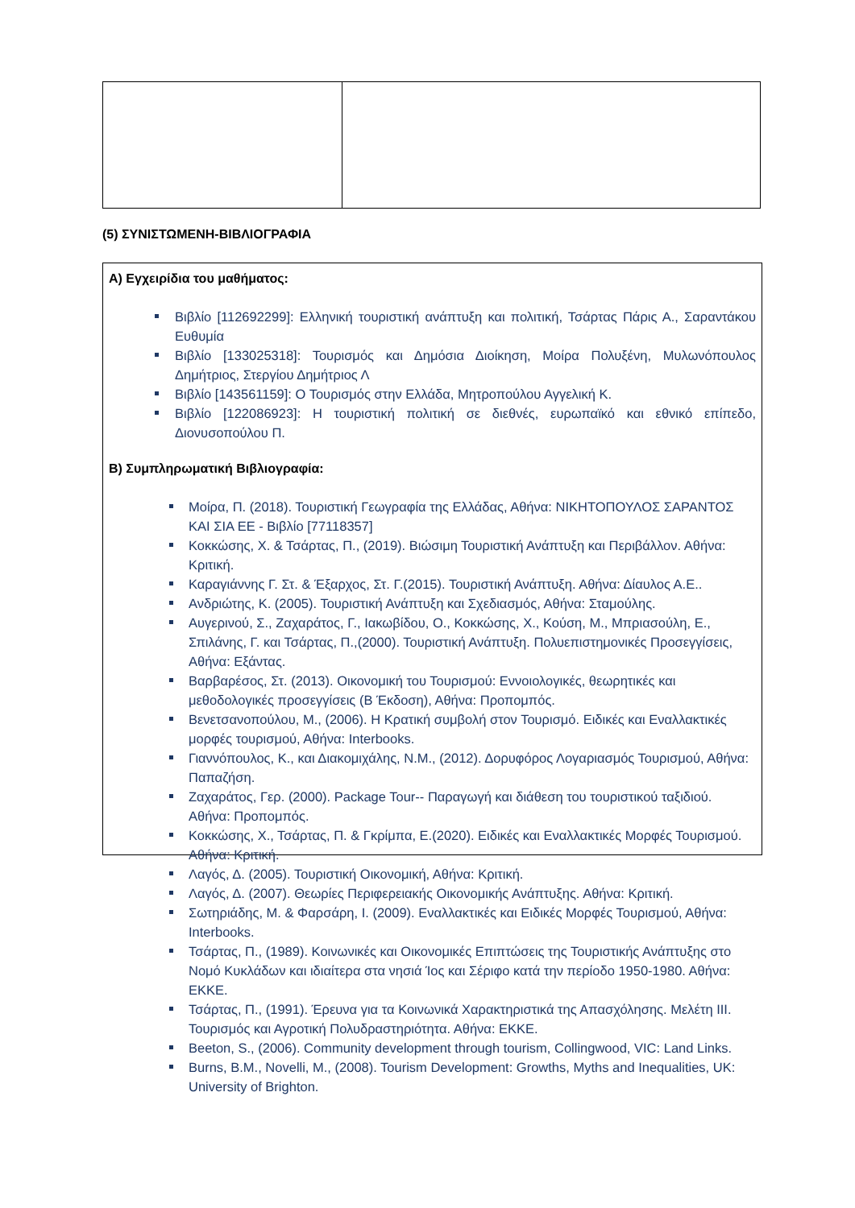(5) ΣΥΝΙΣΤΩΜΕΝΗ-ΒΙΒΛΙΟΓΡΑΦΙΑ
Α) Εγχειρίδια του μαθήματος:
Βιβλίο [112692299]: Ελληνική τουριστική ανάπτυξη και πολιτική, Τσάρτας Πάρις Α., Σαραντάκου Ευθυμία
Βιβλίο [133025318]: Τουρισμός και Δημόσια Διοίκηση, Μοίρα Πολυξένη, Μυλωνόπουλος Δημήτριος, Στεργίου Δημήτριος Λ
Βιβλίο [143561159]: Ο Τουρισμός στην Ελλάδα, Μητροπούλου Αγγελική Κ.
Βιβλίο [122086923]: Η τουριστική πολιτική σε διεθνές, ευρωπαϊκό και εθνικό επίπεδο, Διονυσοπούλου Π.
Β) Συμπληρωματική Βιβλιογραφία:
Μοίρα, Π. (2018). Τουριστική Γεωγραφία της Ελλάδας, Αθήνα: ΝΙΚΗΤΟΠΟΥΛΟΣ ΣΑΡΑΝΤΟΣ ΚΑΙ ΣΙΑ ΕΕ - Βιβλίο [77118357]
Κοκκώσης, Χ. & Τσάρτας, Π., (2019). Βιώσιμη Τουριστική Ανάπτυξη και Περιβάλλον. Αθήνα: Κριτική.
Καραγιάννης Γ. Στ. & Έξαρχος, Στ. Γ.(2015). Τουριστική Ανάπτυξη. Αθήνα: Δίαυλος Α.Ε..
Ανδριώτης, Κ. (2005). Τουριστική Ανάπτυξη και Σχεδιασμός, Αθήνα: Σταμούλης.
Αυγερινού, Σ., Ζαχαράτος, Γ., Ιακωβίδου, Ο., Κοκκώσης, Χ., Κούση, Μ., Μπριασούλη, Ε., Σπιλάνης, Γ. και Τσάρτας, Π.,(2000). Τουριστική Ανάπτυξη. Πολυεπιστημονικές Προσεγγίσεις, Αθήνα: Εξάντας.
Βαρβαρέσος, Στ. (2013). Οικονομική του Τουρισμού: Εννοιολογικές, θεωρητικές και μεθοδολογικές προσεγγίσεις (Β Έκδοση), Αθήνα: Προπομπός.
Βενετσανοπούλου, Μ., (2006). Η Κρατική συμβολή στον Τουρισμό. Ειδικές και Εναλλακτικές μορφές τουρισμού, Αθήνα: Interbooks.
Γιαννόπουλος, Κ., και Διακομιχάλης, Ν.Μ., (2012). Δορυφόρος Λογαριασμός Τουρισμού, Αθήνα: Παπαζήση.
Ζαχαράτος, Γερ. (2000). Package Tour-- Παραγωγή και διάθεση του τουριστικού ταξιδιού. Αθήνα: Προπομπός.
Κοκκώσης, Χ., Τσάρτας, Π. & Γκρίμπα, Ε.(2020). Ειδικές και Εναλλακτικές Μορφές Τουρισμού. Αθήνα: Κριτική.
Λαγός, Δ. (2005). Τουριστική Οικονομική, Αθήνα: Κριτική.
Λαγός, Δ. (2007). Θεωρίες Περιφερειακής Οικονομικής Ανάπτυξης. Αθήνα: Κριτική.
Σωτηριάδης, Μ. & Φαρσάρη, Ι. (2009). Εναλλακτικές και Ειδικές Μορφές Τουρισμού, Αθήνα: Interbooks.
Τσάρτας, Π., (1989). Κοινωνικές και Οικονομικές Επιπτώσεις της Τουριστικής Ανάπτυξης στο Νομό Κυκλάδων και ιδιαίτερα στα νησιά Ίος και Σέριφο κατά την περίοδο 1950-1980. Αθήνα: ΕΚΚΕ.
Τσάρτας, Π., (1991). Έρευνα για τα Κοινωνικά Χαρακτηριστικά της Απασχόλησης. Μελέτη ΙΙΙ. Τουρισμός και Αγροτική Πολυδραστηριότητα. Αθήνα: ΕΚΚΕ.
Beeton, S., (2006). Community development through tourism, Collingwood, VIC: Land Links.
Burns, B.M., Novelli, M., (2008). Tourism Development: Growths, Myths and Inequalities, UK: University of Brighton.